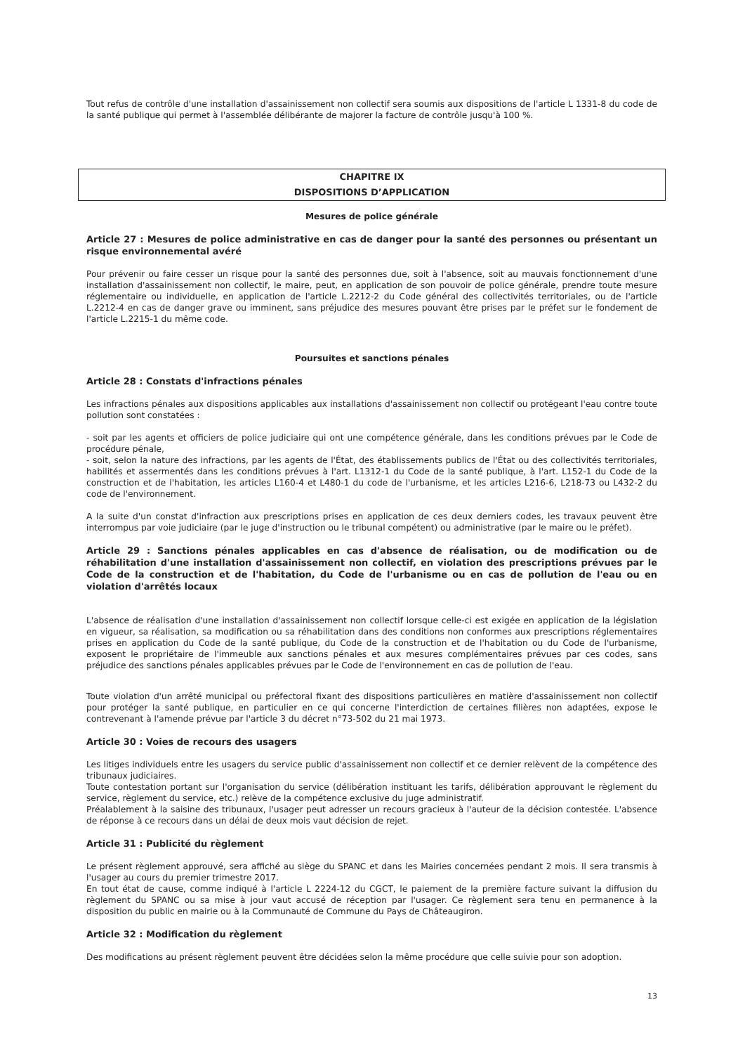Tout refus de contrôle d'une installation d'assainissement non collectif sera soumis aux dispositions de l'article L 1331-8 du code de la santé publique qui permet à l'assemblée délibérante de majorer la facture de contrôle jusqu'à 100 %.
CHAPITRE IX
DISPOSITIONS D’APPLICATION
Mesures de police générale
Article 27 : Mesures de police administrative en cas de danger pour la santé des personnes ou présentant un risque environnemental avéré
Pour prévenir ou faire cesser un risque pour la santé des personnes due, soit à l'absence, soit au mauvais fonctionnement d'une installation d'assainissement non collectif, le maire, peut, en application de son pouvoir de police générale, prendre toute mesure réglementaire ou individuelle, en application de l'article L.2212-2 du Code général des collectivités territoriales, ou de l'article L.2212-4 en cas de danger grave ou imminent, sans préjudice des mesures pouvant être prises par le préfet sur le fondement de l'article L.2215-1 du même code.
Poursuites et sanctions pénales
Article 28 : Constats d'infractions pénales
Les infractions pénales aux dispositions applicables aux installations d'assainissement non collectif ou protégeant l'eau contre toute pollution sont constatées :
- soit par les agents et officiers de police judiciaire qui ont une compétence générale, dans les conditions prévues par le Code de procédure pénale,
- soit, selon la nature des infractions, par les agents de l'État, des établissements publics de l'État ou des collectivités territoriales, habilités et assermentés dans les conditions prévues à l'art. L1312-1 du Code de la santé publique, à l'art. L152-1 du Code de la construction et de l'habitation, les articles L160-4 et L480-1 du code de l'urbanisme, et les articles L216-6, L218-73 ou L432-2 du code de l'environnement.
A la suite d'un constat d'infraction aux prescriptions prises en application de ces deux derniers codes, les travaux peuvent être interrompus par voie judiciaire (par le juge d'instruction ou le tribunal compétent) ou administrative (par le maire ou le préfet).
Article 29 : Sanctions pénales applicables en cas d'absence de réalisation, ou de modification ou de réhabilitation d'une installation d'assainissement non collectif, en violation des prescriptions prévues par le Code de la construction et de l'habitation, du Code de l'urbanisme ou en cas de pollution de l'eau ou en violation d'arrêtés locaux
L'absence de réalisation d'une installation d'assainissement non collectif lorsque celle-ci est exigée en application de la législation en vigueur, sa réalisation, sa modification ou sa réhabilitation dans des conditions non conformes aux prescriptions réglementaires prises en application du Code de la santé publique, du Code de la construction et de l'habitation ou du Code de l'urbanisme, exposent le propriétaire de l'immeuble aux sanctions pénales et aux mesures complémentaires prévues par ces codes, sans préjudice des sanctions pénales applicables prévues par le Code de l'environnement en cas de pollution de l'eau.
Toute violation d'un arrêté municipal ou préfectoral fixant des dispositions particulières en matière d'assainissement non collectif pour protéger la santé publique, en particulier en ce qui concerne l'interdiction de certaines filières non adaptées, expose le contrevenant à l'amende prévue par l'article 3 du décret n°73-502 du 21 mai 1973.
Article 30 : Voies de recours des usagers
Les litiges individuels entre les usagers du service public d'assainissement non collectif et ce dernier relèvent de la compétence des tribunaux judiciaires.
Toute contestation portant sur l'organisation du service (délibération instituant les tarifs, délibération approuvant le règlement du service, règlement du service, etc.) relève de la compétence exclusive du juge administratif.
Préalablement à la saisine des tribunaux, l'usager peut adresser un recours gracieux à l'auteur de la décision contestée. L'absence de réponse à ce recours dans un délai de deux mois vaut décision de rejet.
Article 31 : Publicité du règlement
Le présent règlement approuvé, sera affiché au siège du SPANC et dans les Mairies concernées pendant 2 mois. Il sera transmis à l'usager au cours du premier trimestre 2017.
En tout état de cause, comme indiqué à l'article L 2224-12 du CGCT, le paiement de la première facture suivant la diffusion du règlement du SPANC ou sa mise à jour vaut accusé de réception par l'usager. Ce règlement sera tenu en permanence à la disposition du public en mairie ou à la Communauté de Commune du Pays de Châteaugiron.
Article 32 : Modification du règlement
Des modifications au présent règlement peuvent être décidées selon la même procédure que celle suivie pour son adoption.
13